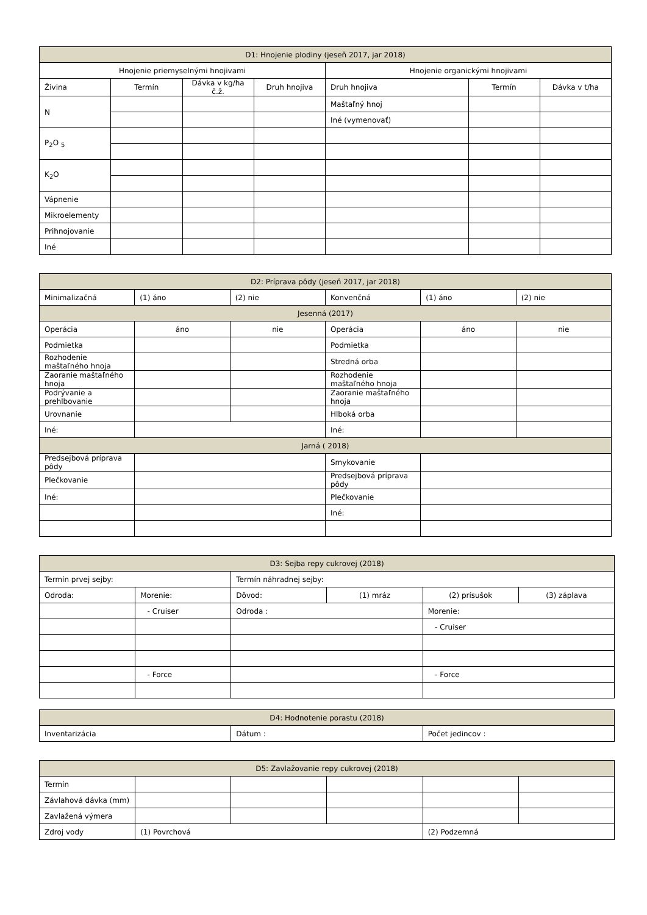| D1: Hnojenie plodiny (jeseň 2017, jar 2018) | | | | | | |
| --- | --- | --- | --- | --- | --- | --- |
| Hnojenie priemyselnými hnojivami | | | | Hnojenie organickými hnojivami | | |
| Živina | Termín | Dávka v kg/ha č.ž. | Druh hnojiva | Druh hnojiva | Termín | Dávka v t/ha |
| N | | | | Maštaľný hnoj | | |
| | | | | Iné (vymenovať) | | |
| P<sub>2</sub>O <sub>5</sub> | | | | | | |
| K<sub>2</sub>O | | | | | | |
| Vápnenie | | | | | | |
| Mikroelementy | | | | | | |
| Prihnojovanie | | | | | | |
| Iné | | | | | | |
| D2: Príprava pôdy (jeseň 2017, jar 2018) | | | | | |
| --- | --- | --- | --- | --- | --- |
| Minimalizačná | (1) áno | (2) nie | Konvenčná | (1) áno | (2) nie |
| Jesenná (2017) | | | | | |
| --- | --- | --- | --- | --- | --- |
| Operácia | áno | nie | Operácia | áno | nie |
| Podmietka | | | Podmietka | | |
| Rozhodenie maštaľného hnoja | | | Stredná orba | | |
| Zaoranie maštaľného hnoja | | | Rozhodenie maštaľného hnoja | | |
| Podrývanie a prehlbovanie | | | Zaoranie maštaľného hnoja | | |
| Urovnanie | | | Hlboká orba | | |
| Iné: | | | Iné: | | |
| Jarná ( 2018) | | | | | |
| Predsejbová príprava pôdy | | | Smykovanie | | |
| Plečkovanie | | | Predsejbová príprava pôdy | | |
| Iné: | | | Plečkovanie | | |
| | | | Iné: | | |
| D3: Sejba repy cukrovej (2018) | | | | | |
| --- | --- | --- | --- | --- | --- |
| Termín prvej sejby: | | Termín náhradnej sejby: | | | |
| Odroda: | Morenie: | Dôvod: | (1) mráz | (2) prísušok | (3) záplava |
| | - Cruiser | Odroda : | | Morenie: | |
| | | | | - Cruiser | |
| | - Force | | | - Force | |
| D4: Hodnotenie porastu (2018) | | |
| --- | --- | --- |
| Inventarizácia | Dátum : | Počet jedincov : |
| D5: Zavlažovanie repy cukrovej (2018) | | | | | |
| --- | --- | --- | --- | --- | --- |
| Termín | | | | | |
| Závlahová dávka (mm) | | | | | |
| Zavlažená výmera | | | | | |
| Zdroj vody | (1) Povrchová | | | (2) Podzemná | |